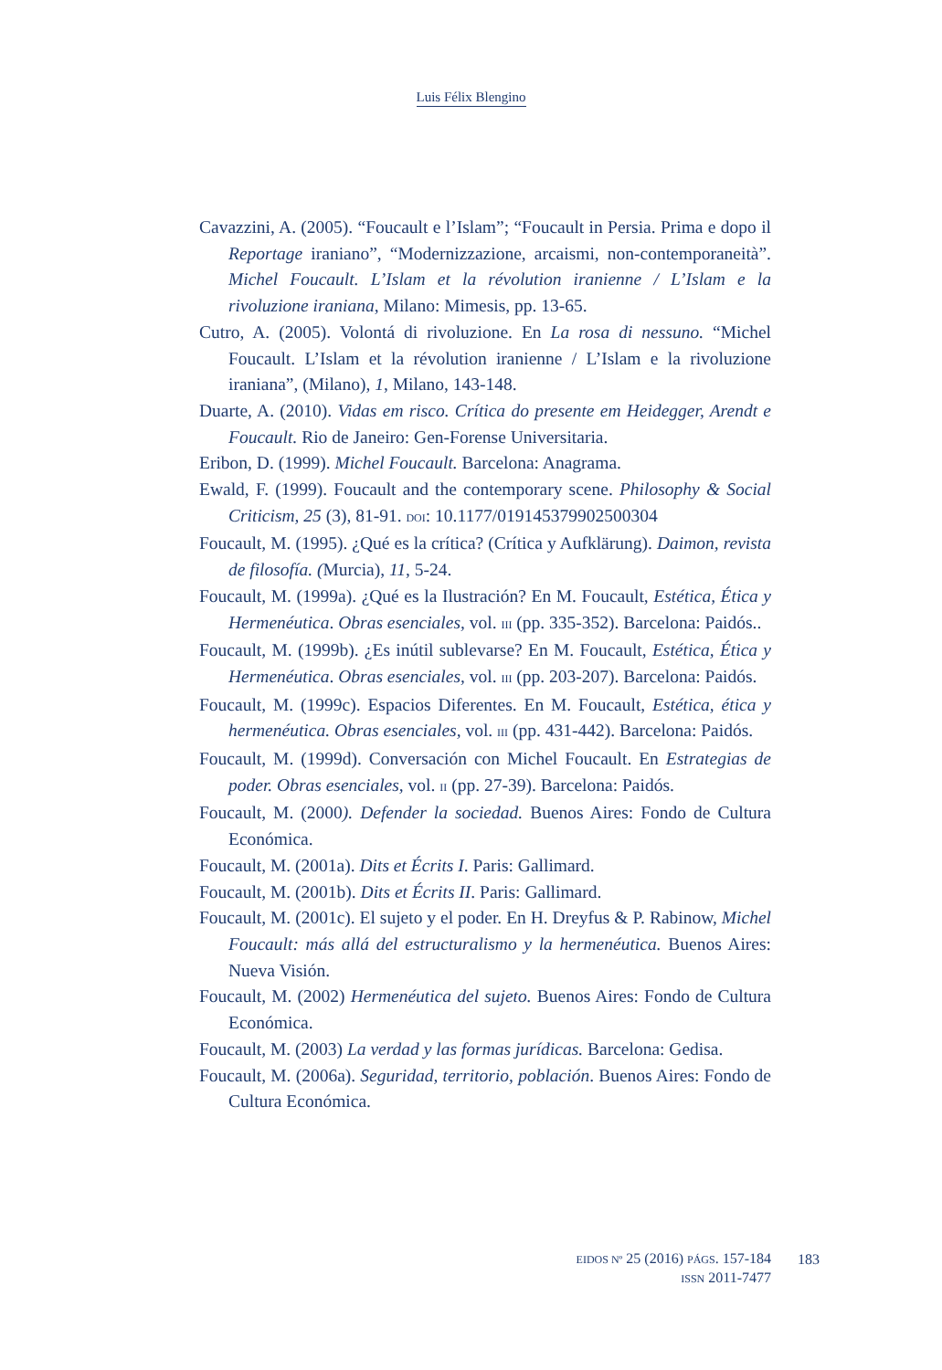Luis Félix Blengino
Cavazzini, A. (2005). “Foucault e l’Islam”; “Foucault in Persia. Prima e dopo il Reportage iraniano”, “Modernizzazione, arcaismi, non-contemporaneità”. Michel Foucault. L’Islam et la révolution iranienne / L’Islam e la rivoluzione iraniana, Milano: Mimesis, pp. 13-65.
Cutro, A. (2005). Volontá di rivoluzione. En La rosa di nessuno. “Michel Foucault. L’Islam et la révolution iranienne / L’Islam e la rivoluzione iraniana”, (Milano), 1, Milano, 143-148.
Duarte, A. (2010). Vidas em risco. Crítica do presente em Heidegger, Arendt e Foucault. Rio de Janeiro: Gen-Forense Universitaria.
Eribon, D. (1999). Michel Foucault. Barcelona: Anagrama.
Ewald, F. (1999). Foucault and the contemporary scene. Philosophy & Social Criticism, 25 (3), 81-91. DOI: 10.1177/019145379902500304
Foucault, M. (1995). ¿Qué es la crítica? (Crítica y Aufklärung). Daimon, revista de filosofía. (Murcia), 11, 5-24.
Foucault, M. (1999a). ¿Qué es la Ilustración? En M. Foucault, Estética, Ética y Hermenéutica. Obras esenciales, vol. III (pp. 335-352). Barcelona: Paidós..
Foucault, M. (1999b). ¿Es inútil sublevarse? En M. Foucault, Estética, Ética y Hermenéutica. Obras esenciales, vol. III (pp. 203-207). Barcelona: Paidós.
Foucault, M. (1999c). Espacios Diferentes. En M. Foucault, Estética, ética y hermenéutica. Obras esenciales, vol. III (pp. 431-442). Barcelona: Paidós.
Foucault, M. (1999d). Conversación con Michel Foucault. En Estrategias de poder. Obras esenciales, vol. II (pp. 27-39). Barcelona: Paidós.
Foucault, M. (2000). Defender la sociedad. Buenos Aires: Fondo de Cultura Económica.
Foucault, M. (2001a). Dits et Écrits I. Paris: Gallimard.
Foucault, M. (2001b). Dits et Écrits II. Paris: Gallimard.
Foucault, M. (2001c). El sujeto y el poder. En H. Dreyfus & P. Rabinow, Michel Foucault: más allá del estructuralismo y la hermenéutica. Buenos Aires: Nueva Visión.
Foucault, M. (2002) Hermenéutica del sujeto. Buenos Aires: Fondo de Cultura Económica.
Foucault, M. (2003) La verdad y las formas jurídicas. Barcelona: Gedisa.
Foucault, M. (2006a). Seguridad, territorio, población. Buenos Aires: Fondo de Cultura Económica.
EIDOS Nº 25 (2016) PÁGS. 157-184
ISSN 2011-7477
183